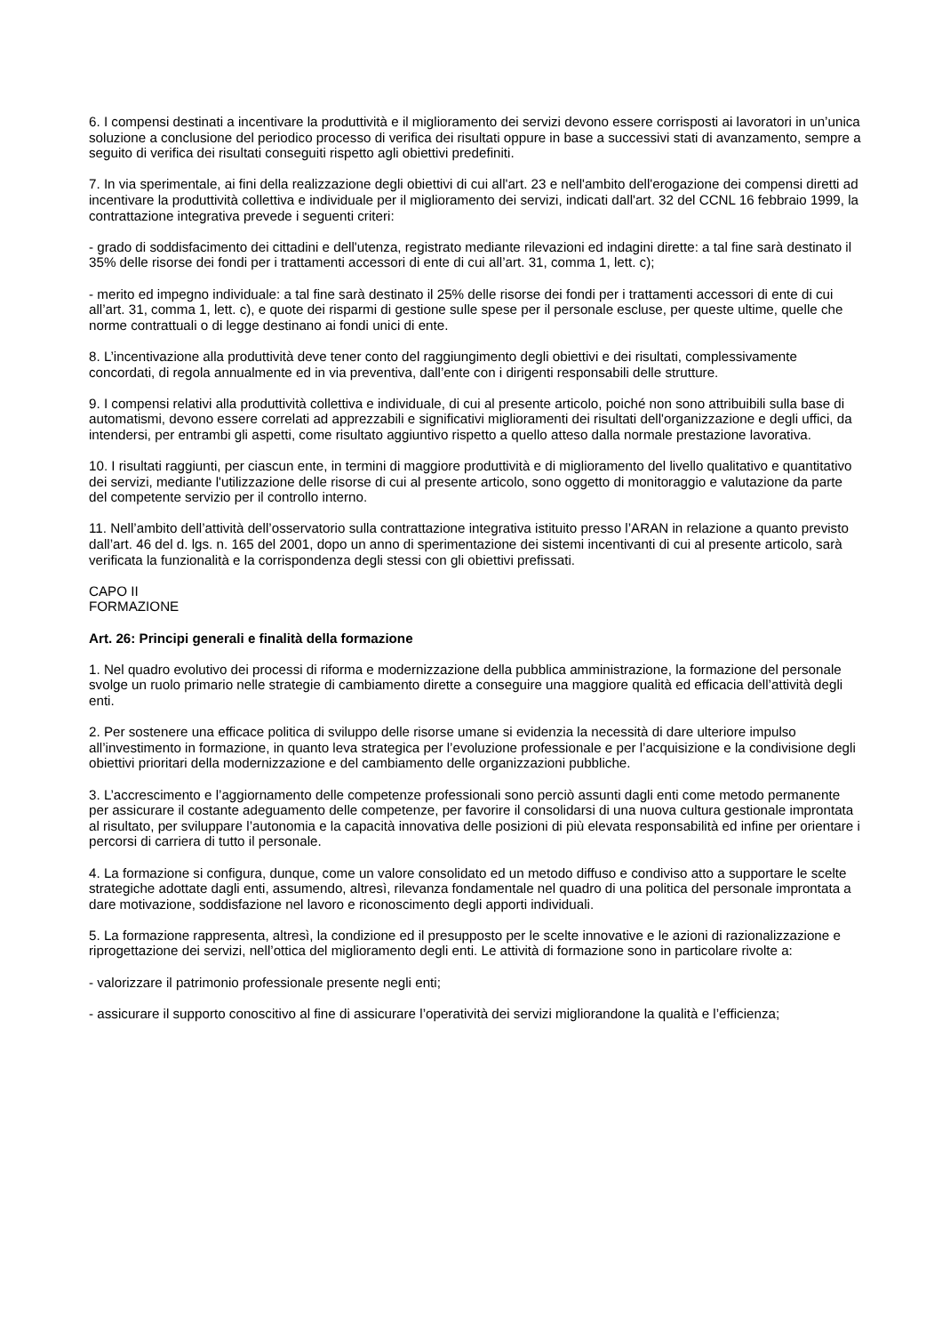6. I compensi destinati a incentivare la produttività e il miglioramento dei servizi devono essere corrisposti ai lavoratori in un’unica soluzione a conclusione del periodico processo di verifica dei risultati oppure in base a successivi stati di avanzamento, sempre a seguito di verifica dei risultati conseguiti rispetto agli obiettivi predefiniti.
7. In via sperimentale, ai fini della realizzazione degli obiettivi di cui all'art. 23 e nell'ambito dell'erogazione dei compensi diretti ad incentivare la produttività collettiva e individuale per il miglioramento dei servizi, indicati dall'art. 32 del CCNL 16 febbraio 1999, la contrattazione integrativa prevede i seguenti criteri:
- grado di soddisfacimento dei cittadini e dell'utenza, registrato mediante rilevazioni ed indagini dirette: a tal fine sarà destinato il 35% delle risorse dei fondi per i trattamenti accessori di ente di cui all’art. 31, comma 1, lett. c);
- merito ed impegno individuale: a tal fine sarà destinato il 25% delle risorse dei fondi per i trattamenti accessori di ente di cui all’art. 31, comma 1, lett. c), e quote dei risparmi di gestione sulle spese per il personale escluse, per queste ultime, quelle che norme contrattuali o di legge destinano ai fondi unici di ente.
8. L’incentivazione alla produttività deve tener conto del raggiungimento degli obiettivi e dei risultati, complessivamente concordati, di regola annualmente ed in via preventiva, dall’ente con i dirigenti responsabili delle strutture.
9. I compensi relativi alla produttività collettiva e individuale, di cui al presente articolo, poiché non sono attribuibili sulla base di automatismi, devono essere correlati ad apprezzabili e significativi miglioramenti dei risultati dell'organizzazione e degli uffici, da intendersi, per entrambi gli aspetti, come risultato aggiuntivo rispetto a quello atteso dalla normale prestazione lavorativa.
10. I risultati raggiunti, per ciascun ente, in termini di maggiore produttività e di miglioramento del livello qualitativo e quantitativo dei servizi, mediante l'utilizzazione delle risorse di cui al presente articolo, sono oggetto di monitoraggio e valutazione da parte del competente servizio per il controllo interno.
11. Nell’ambito dell’attività dell’osservatorio sulla contrattazione integrativa istituito presso l’ARAN in relazione a quanto previsto dall’art. 46 del d. lgs. n. 165 del 2001, dopo un anno di sperimentazione dei sistemi incentivanti di cui al presente articolo, sarà verificata la funzionalità e la corrispondenza degli stessi con gli obiettivi prefissati.
CAPO II
FORMAZIONE
Art. 26: Principi generali e finalità della formazione
1. Nel quadro evolutivo dei processi di riforma e modernizzazione della pubblica amministrazione, la formazione del personale svolge un ruolo primario nelle strategie di cambiamento dirette a conseguire una maggiore qualità ed efficacia dell’attività degli enti.
2. Per sostenere una efficace politica di sviluppo delle risorse umane si evidenzia la necessità di dare ulteriore impulso all’investimento in formazione, in quanto leva strategica per l’evoluzione professionale e per l’acquisizione e la condivisione degli obiettivi prioritari della modernizzazione e del cambiamento delle organizzazioni pubbliche.
3. L’accrescimento e l’aggiornamento delle competenze professionali sono perciò assunti dagli enti come metodo permanente per assicurare il costante adeguamento delle competenze, per favorire il consolidarsi di una nuova cultura gestionale improntata al risultato, per sviluppare l’autonomia e la capacità innovativa delle posizioni di più elevata responsabilità ed infine per orientare i percorsi di carriera di tutto il personale.
4. La formazione si configura, dunque, come un valore consolidato ed un metodo diffuso e condiviso atto a supportare le scelte strategiche adottate dagli enti, assumendo, altresì, rilevanza fondamentale nel quadro di una politica del personale improntata a dare motivazione, soddisfazione nel lavoro e riconoscimento degli apporti individuali.
5. La formazione rappresenta, altresì, la condizione ed il presupposto per le scelte innovative e le azioni di razionalizzazione e riprogettazione dei servizi, nell’ottica del miglioramento degli enti. Le attività di formazione sono in particolare rivolte a:
- valorizzare il patrimonio professionale presente negli enti;
- assicurare il supporto conoscitivo al fine di assicurare l’operatività dei servizi migliorandone la qualità e l’efficienza;